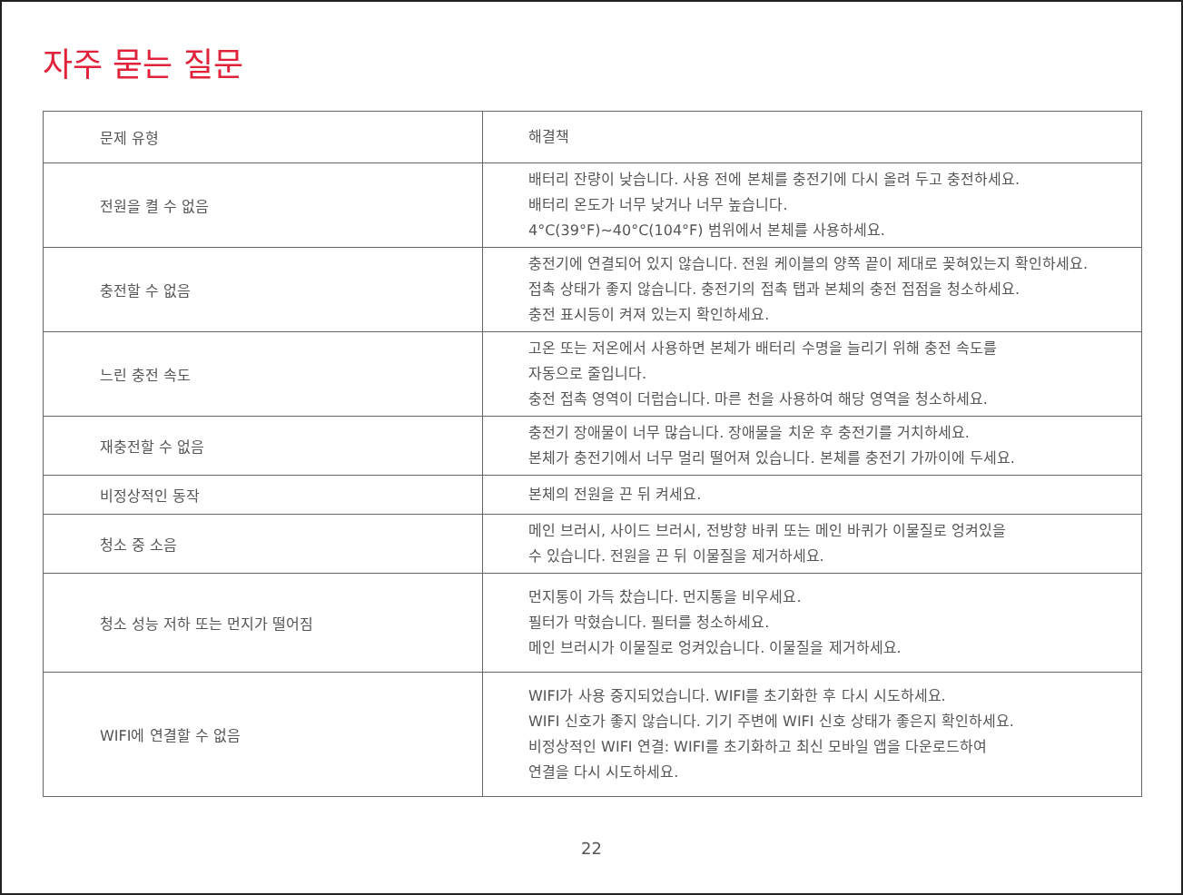자주 묻는 질문
| 문제 유형 | 해결책 |
| --- | --- |
| 전원을 켤 수 없음 | 배터리 잔량이 낮습니다. 사용 전에 본체를 충전기에 다시 올려 두고 충전하세요. 배터리 온도가 너무 낮거나 너무 높습니다. 4°C(39°F)~40°C(104°F) 범위에서 본체를 사용하세요. |
| 충전할 수 없음 | 충전기에 연결되어 있지 않습니다. 전원 케이블의 양쪽 끝이 제대로 꽂혀있는지 확인하세요. 접촉 상태가 좋지 않습니다. 충전기의 접촉 탭과 본체의 충전 접점을 청소하세요. 충전 표시등이 켜져 있는지 확인하세요. |
| 느린 충전 속도 | 고온 또는 저온에서 사용하면 본체가 배터리 수명을 늘리기 위해 충전 속도를 자동으로 줄입니다. 충전 접촉 영역이 더럽습니다. 마른 천을 사용하여 해당 영역을 청소하세요. |
| 재충전할 수 없음 | 충전기 장애물이 너무 많습니다. 장애물을 치운 후 충전기를 거치하세요. 본체가 충전기에서 너무 멀리 떨어져 있습니다. 본체를 충전기 가까이에 두세요. |
| 비정상적인 동작 | 본체의 전원을 끈 뒤 켜세요. |
| 청소 중 소음 | 메인 브러시, 사이드 브러시, 전방향 바퀴 또는 메인 바퀴가 이물질로 엉켜있을 수 있습니다. 전원을 끈 뒤 이물질을 제거하세요. |
| 청소 성능 저하 또는 먼지가 떨어짐 | 먼지통이 가득 찼습니다. 먼지통을 비우세요. 필터가 막혔습니다. 필터를 청소하세요. 메인 브러시가 이물질로 엉켜있습니다. 이물질을 제거하세요. |
| WIFI에 연결할 수 없음 | WIFI가 사용 중지되었습니다. WIFI를 초기화한 후 다시 시도하세요. WIFI 신호가 좋지 않습니다. 기기 주변에 WIFI 신호 상태가 좋은지 확인하세요. 비정상적인 WIFI 연결: WIFI를 초기화하고 최신 모바일 앱을 다운로드하여 연결을 다시 시도하세요. |
22